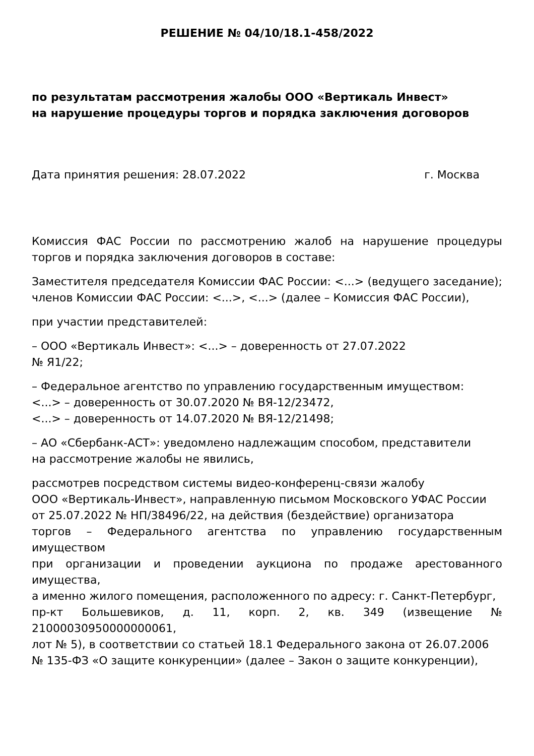РЕШЕНИЕ № 04/10/18.1-458/2022
по результатам рассмотрения жалобы ООО «Вертикаль Инвест»
на нарушение процедуры торгов и порядка заключения договоров
Дата принятия решения: 28.07.2022 г. Москва
Комиссия ФАС России по рассмотрению жалоб на нарушение процедуры торгов и порядка заключения договоров в составе:
Заместителя председателя Комиссии ФАС России: <...> (ведущего заседание); членов Комиссии ФАС России: <...>, <...> (далее – Комиссия ФАС России),
при участии представителей:
– ООО «Вертикаль Инвест»: <...> – доверенность от 27.07.2022
№ Я1/22;
– Федеральное агентство по управлению государственным имуществом:
<...> – доверенность от 30.07.2020 № ВЯ-12/23472,
<...> – доверенность от 14.07.2020 № ВЯ-12/21498;
– АО «Сбербанк-АСТ»: уведомлено надлежащим способом, представители
на рассмотрение жалобы не явились,
рассмотрев посредством системы видео-конференц-связи жалобу
ООО «Вертикаль-Инвест», направленную письмом Московского УФАС России
от 25.07.2022 № НП/38496/22, на действия (бездействие) организатора
торгов – Федерального агентства по управлению государственным имуществом
при организации и проведении аукциона по продаже арестованного имущества,
а именно жилого помещения, расположенного по адресу: г. Санкт-Петербург,
пр-кт Большевиков, д. 11, корп. 2, кв. 349 (извещение № 21000030950000000061,
лот № 5), в соответствии со статьей 18.1 Федерального закона от 26.07.2006
№ 135-ФЗ «О защите конкуренции» (далее – Закон о защите конкуренции),